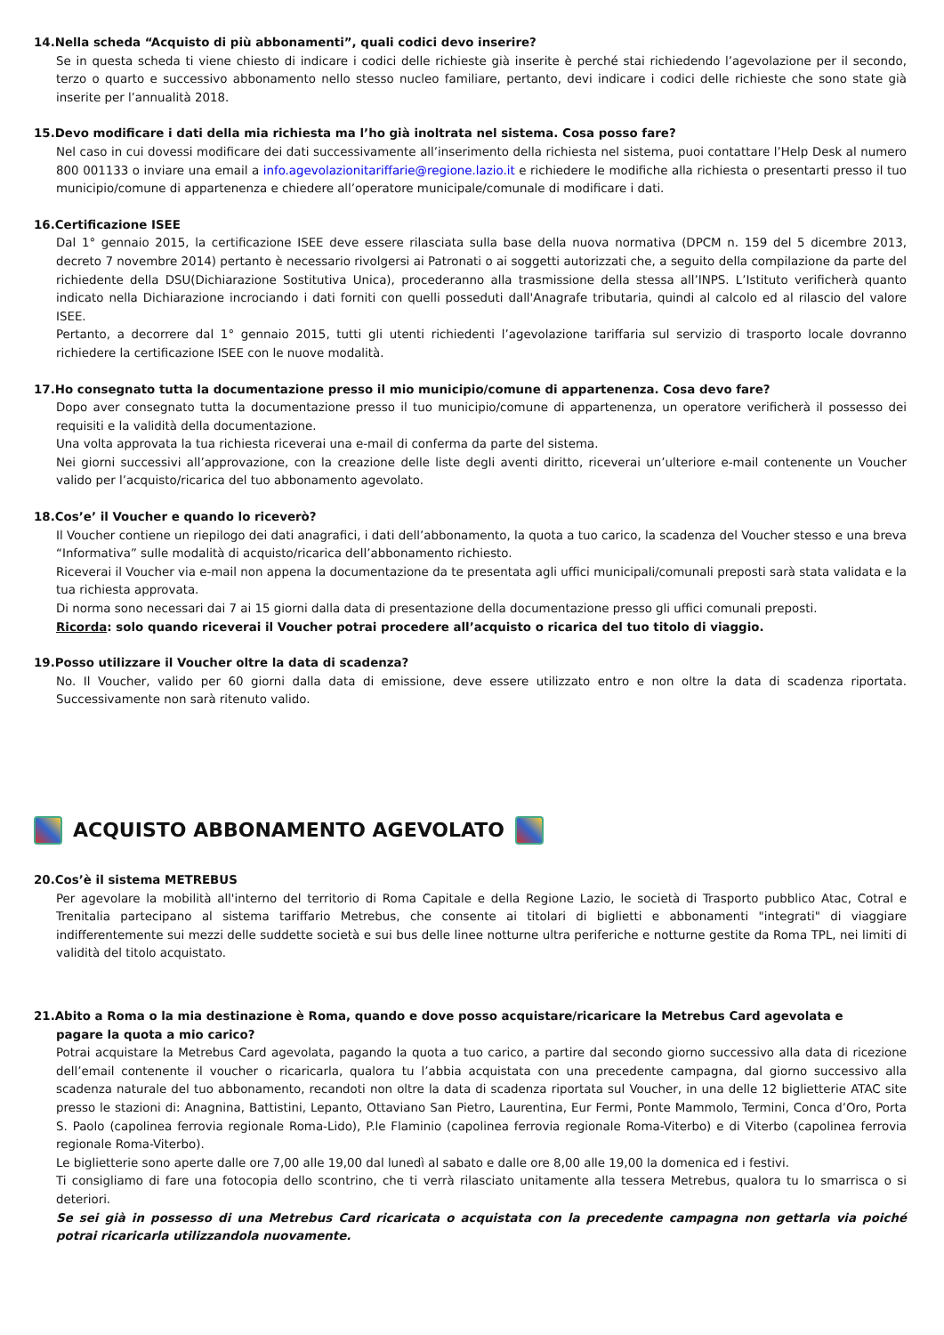14.Nella scheda “Acquisto di più abbonamenti”, quali codici devo inserire?
Se in questa scheda ti viene chiesto di indicare i codici delle richieste già inserite è perché stai richiedendo l’agevolazione per il secondo, terzo o quarto e successivo abbonamento nello stesso nucleo familiare, pertanto, devi indicare i codici delle richieste che sono state già inserite per l’annualità 2018.
15.Devo modificare i dati della mia richiesta ma l’ho già inoltrata nel sistema. Cosa posso fare?
Nel caso in cui dovessi modificare dei dati successivamente all’inserimento della richiesta nel sistema, puoi contattare l’Help Desk al numero 800 001133 o inviare una email a info.agevolazionitariffarie@regione.lazio.it e richiedere le modifiche alla richiesta o presentarti presso il tuo municipio/comune di appartenenza e chiedere all’operatore municipale/comunale di modificare i dati.
16.Certificazione ISEE
Dal 1° gennaio 2015, la certificazione ISEE deve essere rilasciata sulla base della nuova normativa (DPCM n. 159 del 5 dicembre 2013, decreto 7 novembre 2014) pertanto è necessario rivolgersi ai Patronati o ai soggetti autorizzati che, a seguito della compilazione da parte del richiedente della DSU(Dichiarazione Sostitutiva Unica), procederanno alla trasmissione della stessa all’INPS. L’Istituto verificherà quanto indicato nella Dichiarazione incrociando i dati forniti con quelli posseduti dall'Anagrafe tributaria, quindi al calcolo ed al rilascio del valore ISEE.
Pertanto, a decorrere dal 1° gennaio 2015, tutti gli utenti richiedenti l’agevolazione tariffaria sul servizio di trasporto locale dovranno richiedere la certificazione ISEE con le nuove modalità.
17.Ho consegnato tutta la documentazione presso il mio municipio/comune di appartenenza. Cosa devo fare?
Dopo aver consegnato tutta la documentazione presso il tuo municipio/comune di appartenenza, un operatore verificherà il possesso dei requisiti e la validità della documentazione.
Una volta approvata la tua richiesta riceverai una e-mail di conferma da parte del sistema.
Nei giorni successivi all’approvazione, con la creazione delle liste degli aventi diritto, riceverai un’ulteriore e-mail contenente un Voucher valido per l’acquisto/ricarica del tuo abbonamento agevolato.
18.Cos’e’ il Voucher e quando lo riceverò?
Il Voucher contiene un riepilogo dei dati anagrafici, i dati dell’abbonamento, la quota a tuo carico, la scadenza del Voucher stesso e una breva “Informativa” sulle modalità di acquisto/ricarica dell’abbonamento richiesto.
Riceverai il Voucher via e-mail non appena la documentazione da te presentata agli uffici municipali/comunali preposti sarà stata validata e la tua richiesta approvata.
Di norma sono necessari dai 7 ai 15 giorni dalla data di presentazione della documentazione presso gli uffici comunali preposti.
Ricorda: solo quando riceverai il Voucher potrai procedere all’acquisto o ricarica del tuo titolo di viaggio.
19.Posso utilizzare il Voucher oltre la data di scadenza?
No. Il Voucher, valido per 60 giorni dalla data di emissione, deve essere utilizzato entro e non oltre la data di scadenza riportata. Successivamente non sarà ritenuto valido.
ACQUISTO ABBONAMENTO AGEVOLATO
20.Cos’è il sistema METREBUS
Per agevolare la mobilità all'interno del territorio di Roma Capitale e della Regione Lazio, le società di Trasporto pubblico Atac, Cotral e Trenitalia partecipano al sistema tariffario Metrebus, che consente ai titolari di biglietti e abbonamenti "integrati" di viaggiare indifferentemente sui mezzi delle suddette società e sui bus delle linee notturne ultra periferiche e notturne gestite da Roma TPL, nei limiti di validità del titolo acquistato.
21.Abito a Roma o la mia destinazione è Roma, quando e dove posso acquistare/ricaricare la Metrebus Card agevolata e
pagare la quota a mio carico?
Potrai acquistare la Metrebus Card agevolata, pagando la quota a tuo carico, a partire dal secondo giorno successivo alla data di ricezione dell’email contenente il voucher o ricaricarla, qualora tu l’abbia acquistata con una precedente campagna, dal giorno successivo alla scadenza naturale del tuo abbonamento, recandoti non oltre la data di scadenza riportata sul Voucher, in una delle 12 biglietterie ATAC site presso le stazioni di: Anagnina, Battistini, Lepanto, Ottaviano San Pietro, Laurentina, Eur Fermi, Ponte Mammolo, Termini, Conca d’Oro, Porta S. Paolo (capolinea ferrovia regionale Roma-Lido), P.le Flaminio (capolinea ferrovia regionale Roma-Viterbo) e di Viterbo (capolinea ferrovia regionale Roma-Viterbo).
Le biglietterie sono aperte dalle ore 7,00 alle 19,00 dal lunedì al sabato e dalle ore 8,00 alle 19,00 la domenica ed i festivi.
Ti consigliamo di fare una fotocopia dello scontrino, che ti verrà rilasciato unitamente alla tessera Metrebus, qualora tu lo smarrisca o si deteriori.
Se sei già in possesso di una Metrebus Card ricaricata o acquistata con la precedente campagna non gettarla via poiché potrai ricaricarla utilizzandola nuovamente.